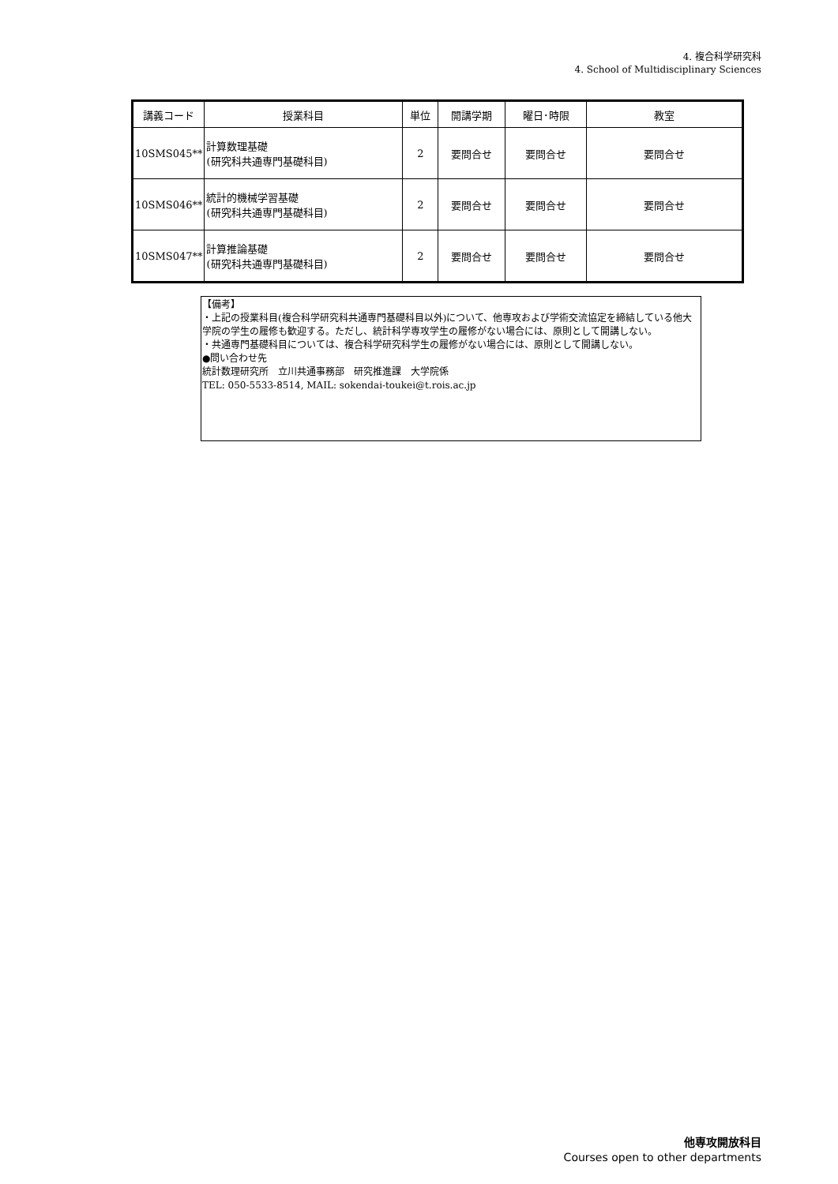4. 複合科学研究科
4. School of Multidisciplinary Sciences
| 講義コード | 授業科目 | 単位 | 開講学期 | 曜日･時限 | 教室 |
| --- | --- | --- | --- | --- | --- |
| 10SMS045** | 計算数理基礎 (研究科共通専門基礎科目) | 2 | 要問合せ | 要問合せ | 要問合せ |
| 10SMS046** | 統計的機械学習基礎 (研究科共通専門基礎科目) | 2 | 要問合せ | 要問合せ | 要問合せ |
| 10SMS047** | 計算推論基礎 (研究科共通専門基礎科目) | 2 | 要問合せ | 要問合せ | 要問合せ |
【備考】
・上記の授業科目(複合科学研究科共通専門基礎科目以外)について、他専攻および学術交流協定を締結している他大学院の学生の履修も歓迎する。ただし、統計科学専攻学生の履修がない場合には、原則として開講しない。
・共通専門基礎科目については、複合科学研究科学生の履修がない場合には、原則として開講しない。
●問い合わせ先
統計数理研究所　立川共通事務部　研究推進課　大学院係
TEL: 050-5533-8514, MAIL: sokendai-toukei@t.rois.ac.jp
他専攻開放科目
Courses open to other departments